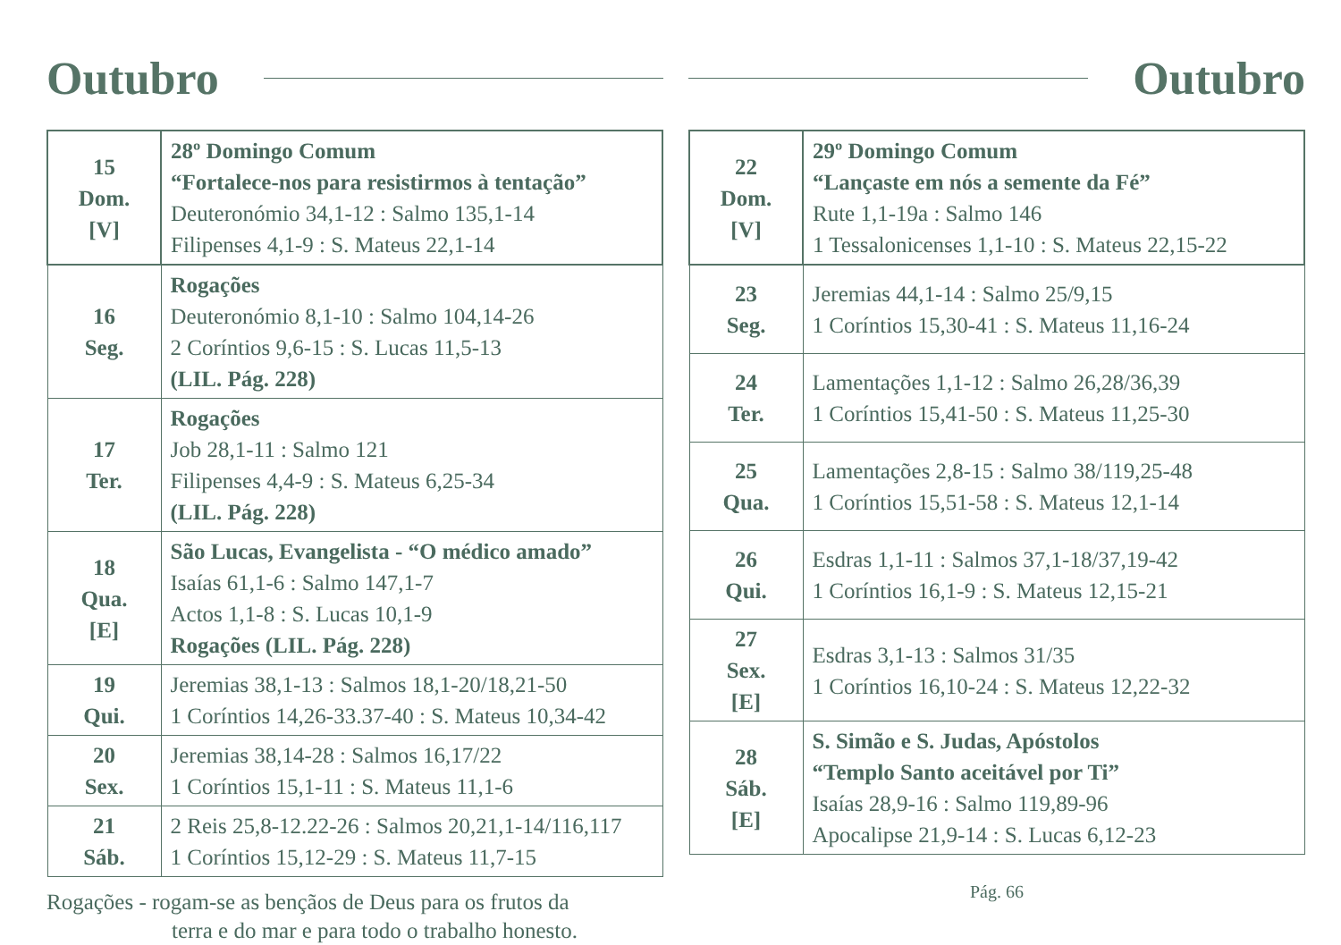Outubro
| 15 Dom. [V] | 28º Domingo Comum “Fortalece-nos para resistirmos à tentação” Deuteronómio 34,1-12 : Salmo 135,1-14 Filipenses 4,1-9 : S. Mateus 22,1-14 |
| 16 Seg. | Rogações Deuteronómio 8,1-10 : Salmo 104,14-26 2 Coríntios 9,6-15 : S. Lucas 11,5-13 (LIL. Pág. 228) |
| 17 Ter. | Rogações Job 28,1-11 : Salmo 121 Filipenses 4,4-9 : S. Mateus 6,25-34 (LIL. Pág. 228) |
| 18 Qua. [E] | São Lucas, Evangelista - “O médico amado” Isaías 61,1-6 : Salmo 147,1-7 Actos 1,1-8 : S. Lucas 10,1-9 Rogações (LIL. Pág. 228) |
| 19 Qui. | Jeremias 38,1-13 : Salmos 18,1-20/18,21-50 1 Coríntios 14,26-33.37-40 : S. Mateus 10,34-42 |
| 20 Sex. | Jeremias 38,14-28 : Salmos 16,17/22 1 Coríntios 15,1-11 : S. Mateus 11,1-6 |
| 21 Sáb. | 2 Reis 25,8-12.22-26 : Salmos 20,21,1-14/116,117 1 Coríntios 15,12-29 : S. Mateus 11,7-15 |
Rogações - rogam-se as bençãos de Deus para os frutos da
terra e do mar e para todo o trabalho honesto.
Outubro
| 22 Dom. [V] | 29º Domingo Comum “Lançaste em nós a semente da Fé” Rute 1,1-19a : Salmo 146 1 Tessalonicenses 1,1-10 : S. Mateus 22,15-22 |
| 23 Seg. | Jeremias 44,1-14 : Salmo 25/9,15 1 Coríntios 15,30-41 : S. Mateus 11,16-24 |
| 24 Ter. | Lamentações 1,1-12 : Salmo 26,28/36,39 1 Coríntios 15,41-50 : S. Mateus 11,25-30 |
| 25 Qua. | Lamentações 2,8-15 : Salmo 38/119,25-48 1 Coríntios 15,51-58 : S. Mateus 12,1-14 |
| 26 Qui. | Esdras 1,1-11 : Salmos 37,1-18/37,19-42 1 Coríntios 16,1-9 : S. Mateus 12,15-21 |
| 27 Sex. [E] | Esdras 3,1-13 : Salmos 31/35 1 Coríntios 16,10-24 : S. Mateus 12,22-32 |
| 28 Sáb. [E] | S. Simão e S. Judas, Apóstolos “Templo Santo aceitável por Ti” Isaías 28,9-16 : Salmo 119,89-96 Apocalipse 21,9-14 : S. Lucas 6,12-23 |
Pág. 66